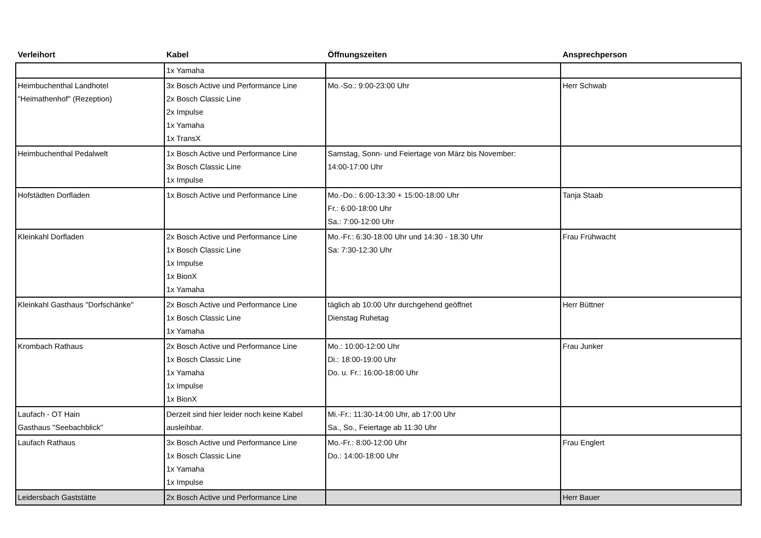| Verleihort | Kabel | Öffnungszeiten | Ansprechperson |
| --- | --- | --- | --- |
| | 1x Yamaha | | |
| Heimbuchenthal Landhotel "Heimathenhof" (Rezeption) | 3x Bosch Active und Performance Line 2x Bosch Classic Line 2x Impulse 1x Yamaha 1x TransX | Mo.-So.: 9:00-23:00 Uhr | Herr Schwab |
| Heimbuchenthal Pedalwelt | 1x Bosch Active und Performance Line 3x Bosch Classic Line 1x Impulse | Samstag, Sonn- und Feiertage von März bis November: 14:00-17:00 Uhr | |
| Hofstädten Dorfladen | 1x Bosch Active und Performance Line | Mo.-Do.: 6:00-13:30 + 15:00-18:00 Uhr Fr.: 6:00-18:00 Uhr Sa.: 7:00-12:00 Uhr | Tanja Staab |
| Kleinkahl Dorfladen | 2x Bosch Active und Performance Line 1x Bosch Classic Line 1x Impulse 1x BionX 1x Yamaha | Mo.-Fr.: 6:30-18:00 Uhr und 14:30 - 18.30 Uhr Sa: 7:30-12:30 Uhr | Frau Frühwacht |
| Kleinkahl Gasthaus "Dorfschänke" | 2x Bosch Active und Performance Line 1x Bosch Classic Line 1x Yamaha | täglich ab 10:00 Uhr durchgehend geöffnet Dienstag Ruhetag | Herr Büttner |
| Krombach Rathaus | 2x Bosch Active und Performance Line 1x Bosch Classic Line 1x Yamaha 1x Impulse 1x BionX | Mo.: 10:00-12:00 Uhr Di.: 18:00-19:00 Uhr Do. u. Fr.: 16:00-18:00 Uhr | Frau Junker |
| Laufach - OT Hain Gasthaus "Seebachblick" | Derzeit sind hier leider noch keine Kabel ausleihbar. | Mi.-Fr.: 11:30-14:00 Uhr, ab 17:00 Uhr Sa., So., Feiertage ab 11:30 Uhr | |
| Laufach Rathaus | 3x Bosch Active und Performance Line 1x Bosch Classic Line 1x Yamaha 1x Impulse | Mo.-Fr.: 8:00-12:00 Uhr Do.: 14:00-18:00 Uhr | Frau Englert |
| Leidersbach Gaststätte | 2x Bosch Active und Performance Line | | Herr Bauer |